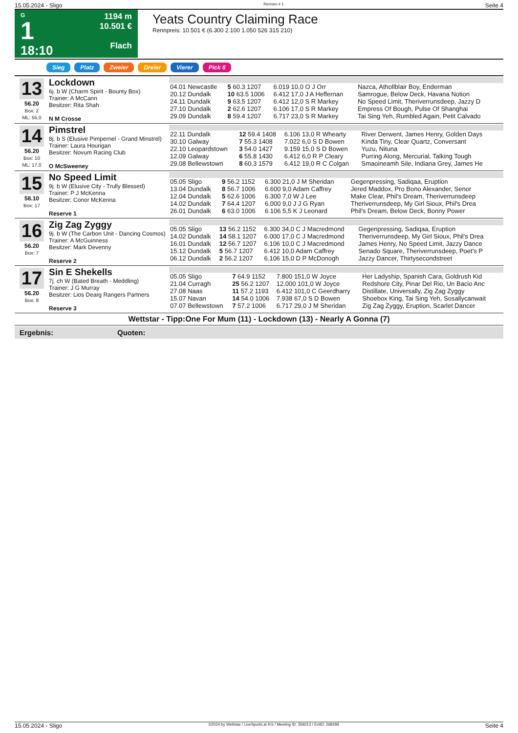15.05.2024 - Sligo Rennen # 1 Seite 4
G
1
18:10
1194 m
10.501 €
Flach
Yeats Country Claiming Race
Rennpreis: 10.501 € (6.300 2.100 1.050 526 315 210)
Sieg Platz Zweier Dreier Vierer Pick 6
13
56.20
Box: 2
ML: 55,0
Lockdown
6j. b W (Charm Spirit - Bounty Box)
Trainer: A McCann
Besitzer: Rita Shah
N M Crosse
| 04.01 Newcastle | 5 60.3 1207 | 6.019 10,0 O J Orr | Nazca, Athollblair Boy, Enderman |
| 20.12 Dundalk | 10 63.5 1006 | 6.412 17,0 J A Heffernan | Samrogue, Below Deck, Havana Notion |
| 24.11 Dundalk | 9 63.5 1207 | 6.412 12,0 S R Markey | No Speed Limit, Theriverrunsdeep, Jazzy D |
| 27.10 Dundalk | 2 62.6 1207 | 6.106 17,0 S R Markey | Empress Of Bough, Pulse Of Shanghai |
| 29.09 Dundalk | 8 59.4 1207 | 6.717 23,0 S R Markey | Tai Sing Yeh, Rumbled Again, Petit Calvado |
14
56.20
Box: 10
ML: 17,0
Pimstrel
8j. b S (Elusive Pimpernel - Grand Minstrel)
Trainer: Laura Hourigan
Besitzer: Novum Racing Club
O McSweeney
| 22.11 Dundalk | 12 59.4 1408 | 6.106 13,0 R Whearty | River Derwent, James Henry, Golden Days |
| 30.10 Galway | 7 55.3 1408 | 7.022 6,0 S D Bowen | Kinda Tiny, Clear Quartz, Conversant |
| 22.10 Leopardstown | 3 54.0 1427 | 9.159 15,0 S D Bowen | Yuzu, Nituna |
| 12.09 Galway | 6 55.8 1430 | 6.412 6,0 R P Cleary | Purring Along, Mercurial, Talking Tough |
| 29.08 Bellewstown | 8 60.3 1579 | 6.412 19,0 R C Colgan | Smaoineamh Sile, Indiana Grey, James He |
15
58.10
Box: 17
No Speed Limit
9j. b W (Elusive City - Trully Blessed)
Trainer: P J McKenna
Besitzer: Conor McKenna
Reserve 1
| 05.05 Sligo | 9 56.2 1152 | 6.300 21,0 J M Sheridan | Gegenpressing, Sadiqaa, Eruption |
| 13.04 Dundalk | 8 56.7 1006 | 6.600 9,0 Adam Caffrey | Jered Maddox, Pro Bono Alexander, Senor |
| 12.04 Dundalk | 5 62.6 1006 | 6.300 7,0 W J Lee | Make Clear, Phil's Dream, Theriverrunsdeep |
| 14.02 Dundalk | 7 64.4 1207 | 6.000 9,0 J J G Ryan | Theriverrunsdeep, My Girl Sioux, Phil's Drea |
| 26.01 Dundalk | 6 63.0 1006 | 6.106 5,5 K J Leonard | Phil's Dream, Below Deck, Bonny Power |
16
56.20
Box: 7
Zig Zag Zyggy
9j. b W (The Carbon Unit - Dancing Cosmos)
Trainer: A McGuinness
Besitzer: Mark Devenny
Reserve 2
| 05.05 Sligo | 13 56.2 1152 | 6.300 34,0 C J Macredmond | Gegenpressing, Sadiqaa, Eruption |
| 14.02 Dundalk | 14 58.1 1207 | 6.000 17,0 C J Macredmond | Theriverrunsdeep, My Girl Sioux, Phil's Drea |
| 16.01 Dundalk | 12 56.7 1207 | 6.106 10,0 C J Macredmond | James Henry, No Speed Limit, Jazzy Dance |
| 15.12 Dundalk | 5 56.7 1207 | 6.412 10,0 Adam Caffrey | Senado Square, Theriverrunsdeep, Poet's P |
| 06.12 Dundalk | 2 56.2 1207 | 6.106 15,0 D P McDonogh | Jazzy Dancer, Thirtysecondstreet |
17
56.20
Box: 8
Sin E Shekells
7j. ch W (Bated Breath - Meddling)
Trainer: J G Murray
Besitzer: Lios Dearg Rangers Partners
Reserve 3
| 05.05 Sligo | 7 64.9 1152 | 7.800 151,0 W Joyce | Her Ladyship, Spanish Cara, Goldrush Kid |
| 21.04 Curragh | 25 56.2 1207 | 12.000 101,0 W Joyce | Redshore City, Pinar Del Rio, Un Bacio Anc |
| 27.08 Naas | 11 57.2 1193 | 6.412 101,0 C Geerdharry | Distillate, Universally, Zig Zag Zyggy |
| 15.07 Navan | 14 54.0 1006 | 7.938 67,0 S D Bowen | Shoebox King, Tai Sing Yeh, Sosallycanwait |
| 07.07 Bellewstown | 7 57.2 1006 | 6.717 29,0 J M Sheridan | Zig Zag Zyggy, Eruption, Scarlet Dancer |
Wettstar - Tipp:One For Mum (11) - Lockdown (13) - Nearly A Gonna (7)
Ergebnis: Quoten:
15.05.2024 - Sligo ©2024 by Wettstar / LiveSports.at KG / Meeting ID: 359213 / ExtID: 268289 Seite 4